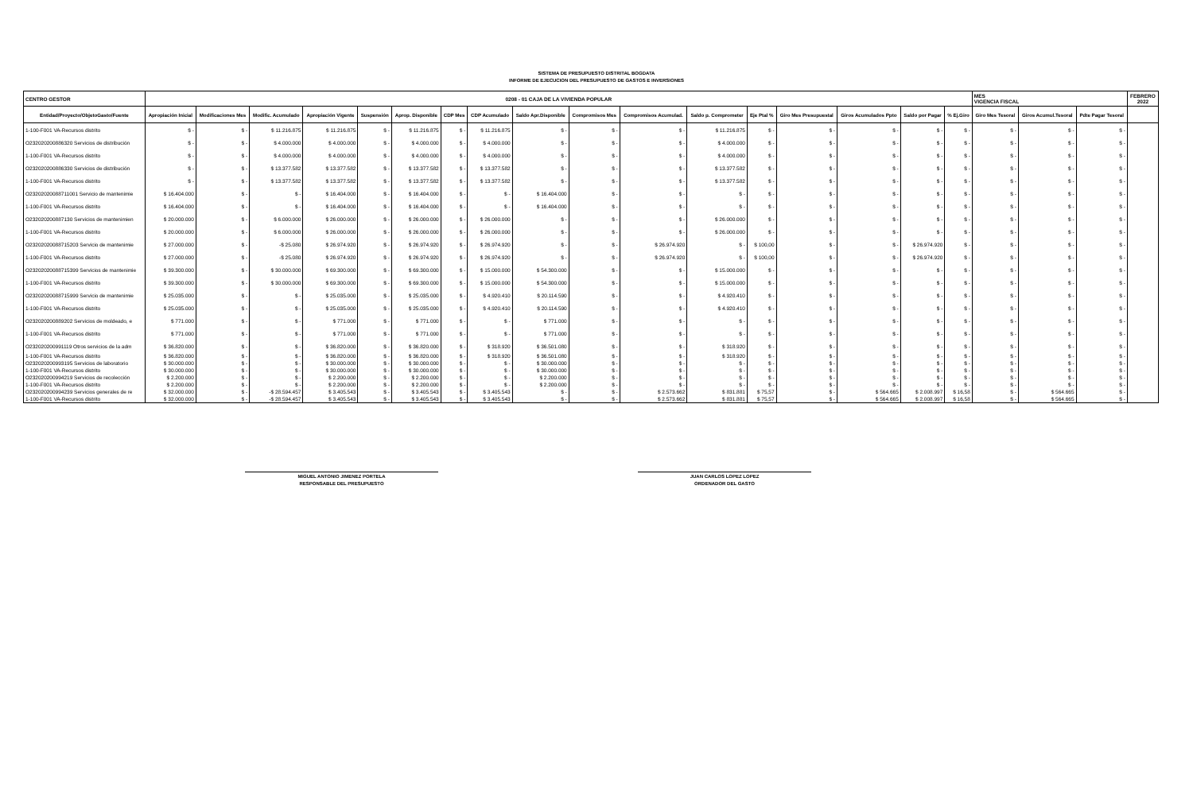SISTEMA DE PRESUPUESTO DISTRITAL BOGDATA
INFORME DE EJECUCION DEL PRESUPUESTO DE GASTOS E INVERSIONES
| CENTRO GESTOR | 0208 - 01 CAJA DE LA VIVIENDA POPULAR | | | | | | | | | | | | | | | | | MES VIGENCIA FISCAL | | | FEBRERO 2022 |
| Entidad/Proyecto/ObjetoGasto/Fuente | Apropiación Inicial | Modificaciones Mes | Modific. Acumulado | Apropiación Vigente | Suspensión | Aprop. Disponible | CDP Mes | CDP Acumulado | Saldo Apr.Disponible | Compromisos Mes | Compromisos Acumulad. | Saldo p. Comprometer | Eje Ptal % | Giro Mes Presupuestal | Giros Acumulados Ppto | Saldo por Pagar | % Ej.Giro | Giro Mes Tesoral | Giros Acumul.Tesoral | Pdte Pagar Tesoral | |
| 1-100-F001 VA-Recursos distrito | $ - | $ - | $ 11.216.875 | $ 11.216.875 | $ - | $ 11.216.875 | $ - | $ 11.216.875 | $ - | $ - | $ - | $ 11.216.875 | $ - | $ - | $ - | $ - | $ - | $ - | $ - | $ - | |
| O232020200886320 Servicios de distribución | $ - | $ - | $ 4.000.000 | $ 4.000.000 | $ - | $ 4.000.000 | $ - | $ 4.000.000 | $ - | $ - | $ - | $ 4.000.000 | $ - | $ - | $ - | $ - | $ - | $ - | $ - | $ - | |
| 1-100-F001 VA-Recursos distrito | $ - | $ - | $ 4.000.000 | $ 4.000.000 | $ - | $ 4.000.000 | $ - | $ 4.000.000 | $ - | $ - | $ - | $ 4.000.000 | $ - | $ - | $ - | $ - | $ - | $ - | $ - | $ - | |
| O232020200886330 Servicios de distribución | $ - | $ - | $ 13.377.582 | $ 13.377.582 | $ - | $ 13.377.582 | $ - | $ 13.377.582 | $ - | $ - | $ - | $ 13.377.582 | $ - | $ - | $ - | $ - | $ - | $ - | $ - | $ - | |
| 1-100-F001 VA-Recursos distrito | $ - | $ - | $ 13.377.582 | $ 13.377.582 | $ - | $ 13.377.582 | $ - | $ 13.377.582 | $ - | $ - | $ - | $ 13.377.582 | $ - | $ - | $ - | $ - | $ - | $ - | $ - | $ - | |
| O232020200887110​01 Servicio de mantenimie | $ 16.404.000 | $ - | $ - | $ 16.404.000 | $ - | $ 16.404.000 | $ - | $ - | $ 16.404.000 | $ - | $ - | $ - | $ - | $ - | $ - | $ - | $ - | $ - | $ - | $ - | |
| 1-100-F001 VA-Recursos distrito | $ 16.404.000 | $ - | $ - | $ 16.404.000 | $ - | $ 16.404.000 | $ - | $ - | $ 16.404.000 | $ - | $ - | $ - | $ - | $ - | $ - | $ - | $ - | $ - | $ - | $ - | |
| O232020200887130 Servicios de mantenimien | $ 20.000.000 | $ - | $ 6.000.000 | $ 26.000.000 | $ - | $ 26.000.000 | $ - | $ 26.000.000 | $ - | $ - | $ - | $ 26.000.000 | $ - | $ - | $ - | $ - | $ - | $ - | $ - | $ - | |
| 1-100-F001 VA-Recursos distrito | $ 20.000.000 | $ - | $ 6.000.000 | $ 26.000.000 | $ - | $ 26.000.000 | $ - | $ 26.000.000 | $ - | $ - | $ - | $ 26.000.000 | $ - | $ - | $ - | $ - | $ - | $ - | $ - | $ - | |
| O232020200887152​03 Servicio de mantenimie | $ 27.000.000 | $ - | -$ 25.080 | $ 26.974.920 | $ - | $ 26.974.920 | $ - | $ 26.974.920 | $ - | $ - | $ 26.974.920 | $ - | $ 100,00 | $ - | $ - | $ 26.974.920 | $ - | $ - | $ - | $ - | |
| 1-100-F001 VA-Recursos distrito | $ 27.000.000 | $ - | -$ 25.080 | $ 26.974.920 | $ - | $ 26.974.920 | $ - | $ 26.974.920 | $ - | $ - | $ 26.974.920 | $ - | $ 100,00 | $ - | $ - | $ 26.974.920 | $ - | $ - | $ - | $ - | |
| O232020200887153​99 Servicios de mantenimie | $ 39.300.000 | $ - | $ 30.000.000 | $ 69.300.000 | $ - | $ 69.300.000 | $ - | $ 15.000.000 | $ 54.300.000 | $ - | $ - | $ 15.000.000 | $ - | $ - | $ - | $ - | $ - | $ - | $ - | $ - | |
| 1-100-F001 VA-Recursos distrito | $ 39.300.000 | $ - | $ 30.000.000 | $ 69.300.000 | $ - | $ 69.300.000 | $ - | $ 15.000.000 | $ 54.300.000 | $ - | $ - | $ 15.000.000 | $ - | $ - | $ - | $ - | $ - | $ - | $ - | $ - | |
| O232020200887159​99 Servicio de mantenimie | $ 25.035.000 | $ - | $ - | $ 25.035.000 | $ - | $ 25.035.000 | $ - | $ 4.920.410 | $ 20.114.590 | $ - | $ - | $ 4.920.410 | $ - | $ - | $ - | $ - | $ - | $ - | $ - | $ - | |
| 1-100-F001 VA-Recursos distrito | $ 25.035.000 | $ - | $ - | $ 25.035.000 | $ - | $ 25.035.000 | $ - | $ 4.920.410 | $ 20.114.590 | $ - | $ - | $ 4.920.410 | $ - | $ - | $ - | $ - | $ - | $ - | $ - | $ - | |
| O232020200889202 Servicios de moldeado, e | $ 771.000 | $ - | $ - | $ 771.000 | $ - | $ 771.000 | $ - | $ - | $ 771.000 | $ - | $ - | $ - | $ - | $ - | $ - | $ - | $ - | $ - | $ - | $ - | |
| 1-100-F001 VA-Recursos distrito | $ 771.000 | $ - | $ - | $ 771.000 | $ - | $ 771.000 | $ - | $ - | $ 771.000 | $ - | $ - | $ - | $ - | $ - | $ - | $ - | $ - | $ - | $ - | $ - | |
| O232020200991119 Otros servicios de la adm | $ 36.820.000 | $ - | $ - | $ 36.820.000 | $ - | $ 36.820.000 | $ - | $ 318.920 | $ 36.501.080 | $ - | $ - | $ 318.920 | $ - | $ - | $ - | $ - | $ - | $ - | $ - | $ - | |
| 1-100-F001 VA-Recursos distrito | $ 36.820.000 | $ - | $ - | $ 36.820.000 | $ - | $ 36.820.000 | $ - | $ 318.920 | $ 36.501.080 | $ - | $ - | $ 318.920 | $ - | $ - | $ - | $ - | $ - | $ - | $ - | $ - | |
| O232020200993195 Servicios de laboratorio | $ 30.000.000 | $ - | $ - | $ 30.000.000 | $ - | $ 30.000.000 | $ - | $ - | $ 30.000.000 | $ - | $ - | $ - | $ - | $ - | $ - | $ - | $ - | $ - | $ - | $ - | |
| 1-100-F001 VA-Recursos distrito | $ 30.000.000 | $ - | $ - | $ 30.000.000 | $ - | $ 30.000.000 | $ - | $ - | $ 30.000.000 | $ - | $ - | $ - | $ - | $ - | $ - | $ - | $ - | $ - | $ - | $ - | |
| O232020200994219 Servicios de recolección | $ 2.200.000 | $ - | $ - | $ 2.200.000 | $ - | $ 2.200.000 | $ - | $ - | $ 2.200.000 | $ - | $ - | $ - | $ - | $ - | $ - | $ - | $ - | $ - | $ - | $ - | |
| 1-100-F001 VA-Recursos distrito | $ 2.200.000 | $ - | $ - | $ 2.200.000 | $ - | $ 2.200.000 | $ - | $ - | $ 2.200.000 | $ - | $ - | $ - | $ - | $ - | $ - | $ - | $ - | $ - | $ - | $ - | |
| O232020200994239 Servicios generales de re | $ 32.000.000 | $ - | -$ 28.594.457 | $ 3.405.543 | $ - | $ 3.405.543 | $ - | $ 3.405.543 | $ - | $ - | $ 2.573.662 | $ 831.881 | $ 75,57 | $ - | $ 564.665 | $ 2.008.997 | $ 16,58 | $ - | $ 564.665 | $ - | |
| 1-100-F001 VA-Recursos distrito | $ 32.000.000 | $ - | -$ 28.594.457 | $ 3.405.543 | $ - | $ 3.405.543 | $ - | $ 3.405.543 | $ - | $ - | $ 2.573.662 | $ 831.881 | $ 75,57 | $ - | $ 564.665 | $ 2.008.997 | $ 16,58 | $ - | $ 564.665 | $ - | |
MIGUEL ANTONIO JIMENEZ PORTELA
RESPONSABLE DEL PRESUPUESTO
JUAN CARLOS LOPEZ LOPEZ
ORDENADOR DEL GASTO